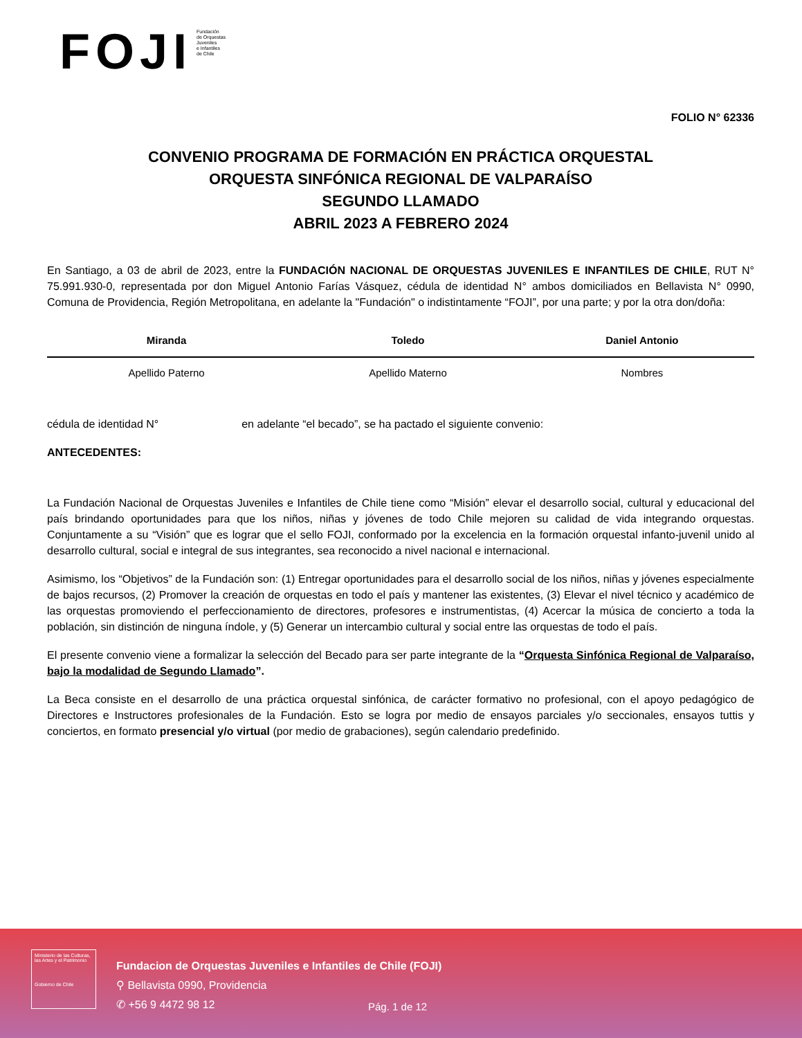FOJI
Fundación
de Orquestas
Juveniles
e Infantiles
de Chile
FOLIO N° 62336
CONVENIO PROGRAMA DE FORMACIÓN EN PRÁCTICA ORQUESTAL
ORQUESTA SINFÓNICA REGIONAL DE VALPARAÍSO
SEGUNDO LLAMADO
ABRIL 2023 A FEBRERO 2024
En Santiago, a 03 de abril de 2023, entre la FUNDACIÓN NACIONAL DE ORQUESTAS JUVENILES E INFANTILES DE CHILE, RUT N° 75.991.930-0, representada por don Miguel Antonio Farías Vásquez, cédula de identidad N° ambos domiciliados en Bellavista N° 0990, Comuna de Providencia, Región Metropolitana, en adelante la "Fundación" o indistintamente “FOJI”, por una parte; y por la otra don/doña:
| Miranda | Toledo | Daniel Antonio |
| Apellido Paterno | Apellido Materno | Nombres |
cédula de identidad N° en adelante “el becado”, se ha pactado el siguiente convenio:
ANTECEDENTES:
La Fundación Nacional de Orquestas Juveniles e Infantiles de Chile tiene como “Misión” elevar el desarrollo social, cultural y educacional del país brindando oportunidades para que los niños, niñas y jóvenes de todo Chile mejoren su calidad de vida integrando orquestas. Conjuntamente a su “Visión” que es lograr que el sello FOJI, conformado por la excelencia en la formación orquestal infanto-juvenil unido al desarrollo cultural, social e integral de sus integrantes, sea reconocido a nivel nacional e internacional.
Asimismo, los “Objetivos” de la Fundación son: (1) Entregar oportunidades para el desarrollo social de los niños, niñas y jóvenes especialmente de bajos recursos, (2) Promover la creación de orquestas en todo el país y mantener las existentes, (3) Elevar el nivel técnico y académico de las orquestas promoviendo el perfeccionamiento de directores, profesores e instrumentistas, (4) Acercar la música de concierto a toda la población, sin distinción de ninguna índole, y (5) Generar un intercambio cultural y social entre las orquestas de todo el país.
El presente convenio viene a formalizar la selección del Becado para ser parte integrante de la “Orquesta Sinfónica Regional de Valparaíso, bajo la modalidad de Segundo Llamado”.
La Beca consiste en el desarrollo de una práctica orquestal sinfónica, de carácter formativo no profesional, con el apoyo pedagógico de Directores e Instructores profesionales de la Fundación. Esto se logra por medio de ensayos parciales y/o seccionales, ensayos tuttis y conciertos, en formato presencial y/o virtual (por medio de grabaciones), según calendario predefinido.
Ministerio de las Culturas, las Artes y el Patrimonio
Gobierno de Chile
Fundacion de Orquestas Juveniles e Infantiles de Chile (FOJI)
⚲ Bellavista 0990, Providencia
✆ +56 9 4472 98 12
Pág. 1 de 12